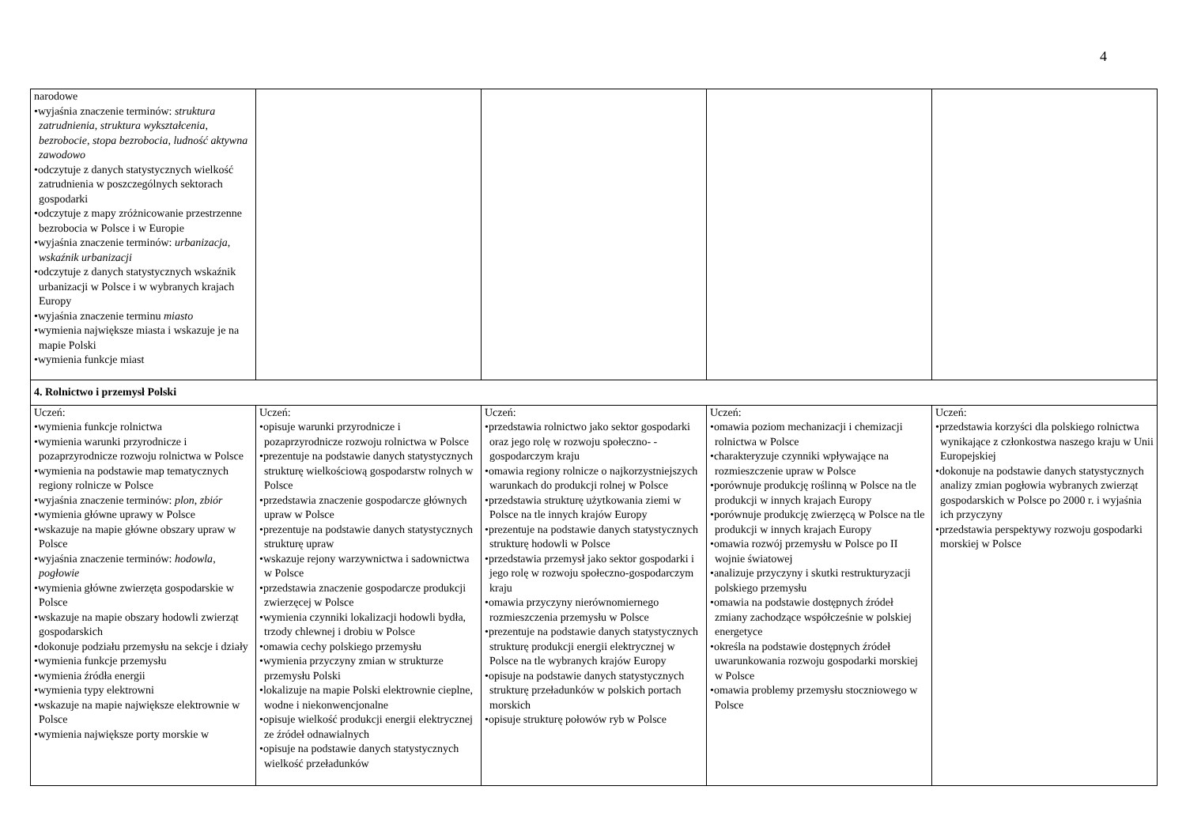4
| narodowe •wyjaśnia znaczenie terminów: struktura zatrudnienia , struktura wykształcenia , bezrobocie , stopa bezrobocia , ludność aktywna zawodowo •odczytuje z danych statystycznych wielkość zatrudnienia w poszczególnych sektorach gospodarki •odczytuje z mapy zróżnicowanie przestrzenne bezrobocia w Polsce i w Europie •wyjaśnia znaczenie terminów: urbanizacja , wskaźnik urbanizacji •odczytuje z danych statystycznych wskaźnik urbanizacji w Polsce i w wybranych krajach Europy •wyjaśnia znaczenie terminu miasto •wymienia największe miasta i wskazuje je na mapie Polski •wymienia funkcje miast | | | | |
| 4. Rolnictwo i przemysł Polski | | | | |
| Uczeń: •wymienia funkcje rolnictwa •wymienia warunki przyrodnicze i pozaprzyrodnicze rozwoju rolnictwa w Polsce •wymienia na podstawie map tematycznych regiony rolnicze w Polsce •wyjaśnia znaczenie terminów: plon , zbiór •wymienia główne uprawy w Polsce •wskazuje na mapie główne obszary upraw w Polsce •wyjaśnia znaczenie terminów: hodowla , pogłowie •wymienia główne zwierzęta gospodarskie w Polsce •wskazuje na mapie obszary hodowli zwierząt gospodarskich •dokonuje podziału przemysłu na sekcje i działy •wymienia funkcje przemysłu •wymienia źródła energii •wymienia typy elektrowni •wskazuje na mapie największe elektrownie w Polsce •wymienia największe porty morskie w | Uczeń: •opisuje warunki przyrodnicze i pozaprzyrodnicze rozwoju rolnictwa w Polsce •prezentuje na podstawie danych statystycznych strukturę wielkościową gospodarstw rolnych w Polsce •przedstawia znaczenie gospodarcze głównych upraw w Polsce •prezentuje na podstawie danych statystycznych strukturę upraw •wskazuje rejony warzywnictwa i sadownictwa w Polsce •przedstawia znaczenie gospodarcze produkcji zwierzęcej w Polsce •wymienia czynniki lokalizacji hodowli bydła, trzody chlewnej i drobiu w Polsce •omawia cechy polskiego przemysłu •wymienia przyczyny zmian w strukturze przemysłu Polski •lokalizuje na mapie Polski elektrownie cieplne, wodne i niekonwencjonalne •opisuje wielkość produkcji energii elektrycznej ze źródeł odnawialnych •opisuje na podstawie danych statystycznych wielkość przeładunków | Uczeń: •przedstawia rolnictwo jako sektor gospodarki oraz jego rolę w rozwoju społeczno- -gospodarczym kraju •omawia regiony rolnicze o najkorzystniejszych warunkach do produkcji rolnej w Polsce •przedstawia strukturę użytkowania ziemi w Polsce na tle innych krajów Europy •prezentuje na podstawie danych statystycznych strukturę hodowli w Polsce •przedstawia przemysł jako sektor gospodarki i jego rolę w rozwoju społeczno-gospodarczym kraju •omawia przyczyny nierównomiernego rozmieszczenia przemysłu w Polsce •prezentuje na podstawie danych statystycznych strukturę produkcji energii elektrycznej w Polsce na tle wybranych krajów Europy •opisuje na podstawie danych statystycznych strukturę przeładunków w polskich portach morskich •opisuje strukturę połowów ryb w Polsce | Uczeń: •omawia poziom mechanizacji i chemizacji rolnictwa w Polsce •charakteryzuje czynniki wpływające na rozmieszczenie upraw w Polsce •porównuje produkcję roślinną w Polsce na tle produkcji w innych krajach Europy •porównuje produkcję zwierzęcą w Polsce na tle produkcji w innych krajach Europy •omawia rozwój przemysłu w Polsce po II wojnie światowej •analizuje przyczyny i skutki restrukturyzacji polskiego przemysłu •omawia na podstawie dostępnych źródeł zmiany zachodzące współcześnie w polskiej energetyce •określa na podstawie dostępnych źródeł uwarunkowania rozwoju gospodarki morskiej w Polsce •omawia problemy przemysłu stoczniowego w Polsce | Uczeń: •przedstawia korzyści dla polskiego rolnictwa wynikające z członkostwa naszego kraju w Unii Europejskiej •dokonuje na podstawie danych statystycznych analizy zmian pogłowia wybranych zwierząt gospodarskich w Polsce po 2000 r. i wyjaśnia ich przyczyny •przedstawia perspektywy rozwoju gospodarki morskiej w Polsce |